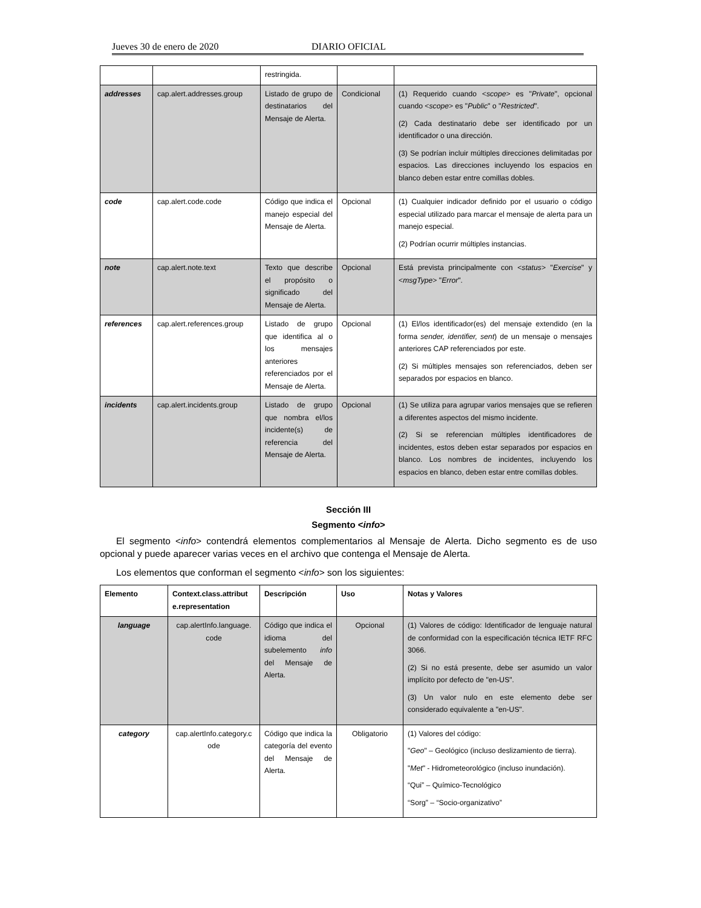Jueves 30 de enero de 2020 DIARIO OFICIAL
| | | restringida. | | |
| addresses | cap.alert.addresses.group | Listado de grupo de destinatarios del Mensaje de Alerta. | Condicional | (1) Requerido cuando < scope > es " Private ", opcional cuando < scope > es " Public " o " Restricted ". (2) Cada destinatario debe ser identificado por un identificador o una dirección. (3) Se podrían incluir múltiples direcciones delimitadas por espacios. Las direcciones incluyendo los espacios en blanco deben estar entre comillas dobles. |
| code | cap.alert.code.code | Código que indica el manejo especial del Mensaje de Alerta. | Opcional | (1) Cualquier indicador definido por el usuario o código especial utilizado para marcar el mensaje de alerta para un manejo especial. (2) Podrían ocurrir múltiples instancias. |
| note | cap.alert.note.text | Texto que describe el propósito o significado del Mensaje de Alerta. | Opcional | Está prevista principalmente con < status > " Exercise " y < msgType > " Error ". |
| references | cap.alert.references.group | Listado de grupo que identifica al o los mensajes anteriores referenciados por el Mensaje de Alerta. | Opcional | (1) El/los identificador(es) del mensaje extendido (en la forma sender, identifier, sent ) de un mensaje o mensajes anteriores CAP referenciados por este. (2) Si múltiples mensajes son referenciados, deben ser separados por espacios en blanco. |
| incidents | cap.alert.incidents.group | Listado de grupo que nombra el/los incidente(s) de referencia del Mensaje de Alerta. | Opcional | (1) Se utiliza para agrupar varios mensajes que se refieren a diferentes aspectos del mismo incidente. (2) Si se referencian múltiples identificadores de incidentes, estos deben estar separados por espacios en blanco. Los nombres de incidentes, incluyendo los espacios en blanco, deben estar entre comillas dobles. |
Sección III
Segmento <info>
El segmento <info> contendrá elementos complementarios al Mensaje de Alerta. Dicho segmento es de uso opcional y puede aparecer varias veces en el archivo que contenga el Mensaje de Alerta.
Los elementos que conforman el segmento <info> son los siguientes:
| Elemento | Context.class.attribut e.representation | Descripción | Uso | Notas y Valores |
| --- | --- | --- | --- | --- |
| language | cap.alertInfo.language. code | Código que indica el idioma del subelemento info del Mensaje de Alerta. | Opcional | (1) Valores de código: Identificador de lenguaje natural de conformidad con la especificación técnica IETF RFC 3066. (2) Si no está presente, debe ser asumido un valor implícito por defecto de "en-US". (3) Un valor nulo en este elemento debe ser considerado equivalente a "en-US". |
| category | cap.alertInfo.category.c ode | Código que indica la categoría del evento del Mensaje de Alerta. | Obligatorio | (1) Valores del código: " Geo " – Geológico (incluso deslizamiento de tierra). " Met " - Hidrometeorológico (incluso inundación). “Qui” – Químico-Tecnológico “Sorg” – “Socio-organizativo” |